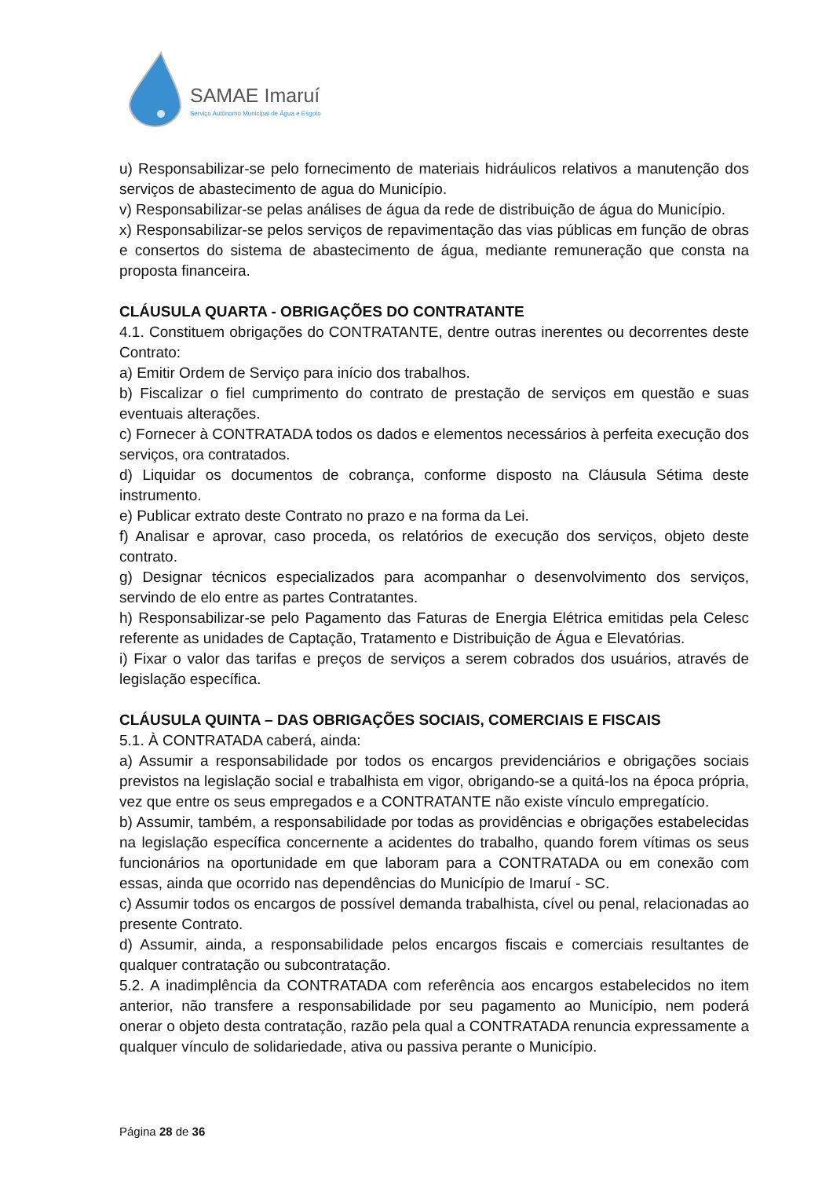SAMAE Imaruí
Serviço Autônomo Municipal de Água e Esgoto
u) Responsabilizar-se pelo fornecimento de materiais hidráulicos relativos a manutenção dos serviços de abastecimento de agua do Município.
v) Responsabilizar-se pelas análises de água da rede de distribuição de água do Município.
x) Responsabilizar-se pelos serviços de repavimentação das vias públicas em função de obras e consertos do sistema de abastecimento de água, mediante remuneração que consta na proposta financeira.
CLÁUSULA QUARTA - OBRIGAÇÕES DO CONTRATANTE
4.1. Constituem obrigações do CONTRATANTE, dentre outras inerentes ou decorrentes deste Contrato:
a) Emitir Ordem de Serviço para início dos trabalhos.
b) Fiscalizar o fiel cumprimento do contrato de prestação de serviços em questão e suas eventuais alterações.
c) Fornecer à CONTRATADA todos os dados e elementos necessários à perfeita execução dos serviços, ora contratados.
d) Liquidar os documentos de cobrança, conforme disposto na Cláusula Sétima deste instrumento.
e) Publicar extrato deste Contrato no prazo e na forma da Lei.
f) Analisar e aprovar, caso proceda, os relatórios de execução dos serviços, objeto deste contrato.
g) Designar técnicos especializados para acompanhar o desenvolvimento dos serviços, servindo de elo entre as partes Contratantes.
h) Responsabilizar-se pelo Pagamento das Faturas de Energia Elétrica emitidas pela Celesc referente as unidades de Captação, Tratamento e Distribuição de Água e Elevatórias.
i) Fixar o valor das tarifas e preços de serviços a serem cobrados dos usuários, através de legislação específica.
CLÁUSULA QUINTA – DAS OBRIGAÇÕES SOCIAIS, COMERCIAIS E FISCAIS
5.1. À CONTRATADA caberá, ainda:
a) Assumir a responsabilidade por todos os encargos previdenciários e obrigações sociais previstos na legislação social e trabalhista em vigor, obrigando-se a quitá-los na época própria, vez que entre os seus empregados e a CONTRATANTE não existe vínculo empregatício.
b) Assumir, também, a responsabilidade por todas as providências e obrigações estabelecidas na legislação específica concernente a acidentes do trabalho, quando forem vítimas os seus funcionários na oportunidade em que laboram para a CONTRATADA ou em conexão com essas, ainda que ocorrido nas dependências do Município de Imaruí - SC.
c) Assumir todos os encargos de possível demanda trabalhista, cível ou penal, relacionadas ao presente Contrato.
d) Assumir, ainda, a responsabilidade pelos encargos fiscais e comerciais resultantes de qualquer contratação ou subcontratação.
5.2. A inadimplência da CONTRATADA com referência aos encargos estabelecidos no item anterior, não transfere a responsabilidade por seu pagamento ao Município, nem poderá onerar o objeto desta contratação, razão pela qual a CONTRATADA renuncia expressamente a qualquer vínculo de solidariedade, ativa ou passiva perante o Município.
Página 28 de 36